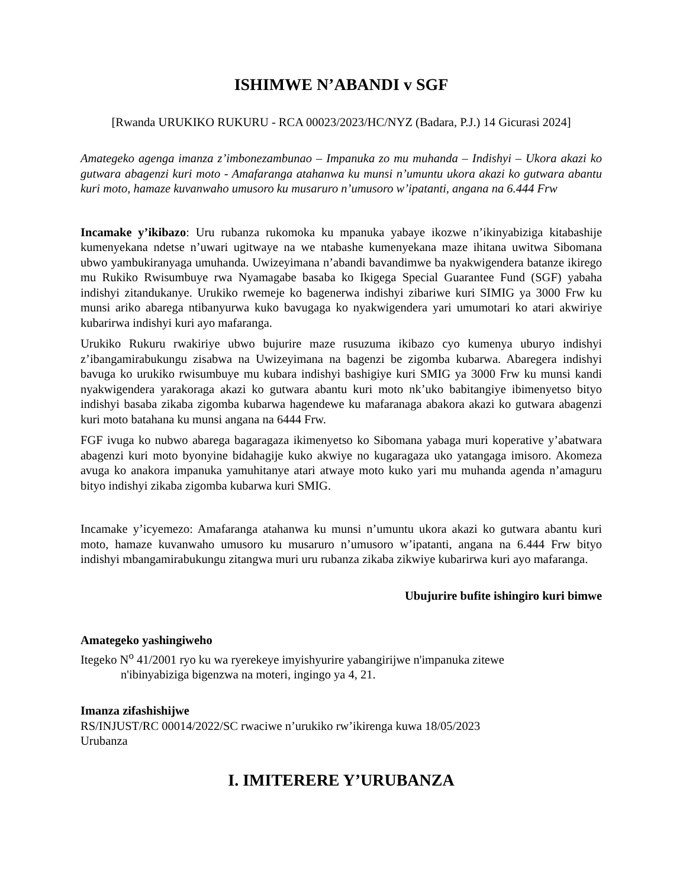ISHIMWE N’ABANDI v SGF
[Rwanda URUKIKO RUKURU - RCA 00023/2023/HC/NYZ (Badara, P.J.) 14 Gicurasi 2024]
Amategeko agenga imanza z’imbonezambunao – Impanuka zo mu muhanda – Indishyi – Ukora akazi ko gutwara abagenzi kuri moto - Amafaranga atahanwa ku munsi n’umuntu ukora akazi ko gutwara abantu kuri moto, hamaze kuvanwaho umusoro ku musaruro n’umusoro w’ipatanti, angana na 6.444 Frw
Incamake y’ikibazo: Uru rubanza rukomoka ku mpanuka yabaye ikozwe n’ikinyabiziga kitabashije kumenyekana ndetse n’uwari ugitwaye na we ntabashe kumenyekana maze ihitana uwitwa Sibomana ubwo yambukiranyaga umuhanda. Uwizeyimana n’abandi bavandimwe ba nyakwigendera batanze ikirego mu Rukiko Rwisumbuye rwa Nyamagabe basaba ko Ikigega Special Guarantee Fund (SGF) yabaha indishyi zitandukanye. Urukiko rwemeje ko bagenerwa indishyi zibariwe kuri SIMIG ya 3000 Frw ku munsi ariko abarega ntibanyurwa kuko bavugaga ko nyakwigendera yari umumotari ko atari akwiriye kubarirwa indishyi kuri ayo mafaranga.
Urukiko Rukuru rwakiriye ubwo bujurire maze rusuzuma ikibazo cyo kumenya uburyo indishyi z’ibangamirabukungu zisabwa na Uwizeyimana na bagenzi be zigomba kubarwa. Abaregera indishyi bavuga ko urukiko rwisumbuye mu kubara indishyi bashigiye kuri SMIG ya 3000 Frw ku munsi kandi nyakwigendera yarakoraga akazi ko gutwara abantu kuri moto nk’uko babitangiye ibimenyetso bityo indishyi basaba zikaba zigomba kubarwa hagendewe ku mafaranaga abakora akazi ko gutwara abagenzi kuri moto batahana ku munsi angana na 6444 Frw.
FGF ivuga ko nubwo abarega bagaragaza ikimenyetso ko Sibomana yabaga muri koperative y’abatwara abagenzi kuri moto byonyine bidahagije kuko akwiye no kugaragaza uko yatangaga imisoro. Akomeza avuga ko anakora impanuka yamuhitanye atari atwaye moto kuko yari mu muhanda agenda n’amaguru bityo indishyi zikaba zigomba kubarwa kuri SMIG.
Incamake y’icyemezo: Amafaranga atahanwa ku munsi n’umuntu ukora akazi ko gutwara abantu kuri moto, hamaze kuvanwaho umusoro ku musaruro n’umusoro w’ipatanti, angana na 6.444 Frw bityo indishyi mbangamirabukungu zitangwa muri uru rubanza zikaba zikwiye kubarirwa kuri ayo mafaranga.
Ubujurire bufite ishingiro kuri bimwe
Amategeko yashingiweho
Itegeko N<sup>o</sup> 41/2001 ryo ku wa ryerekeye imyishyurire yabangirijwe n'impanuka zitewe
n'ibinyabiziga bigenzwa na moteri, ingingo ya 4, 21.
Imanza zifashishijwe
RS/INJUST/RC 00014/2022/SC rwaciwe n’urukiko rw’ikirenga kuwa 18/05/2023
Urubanza
I. IMITERERE Y’URUBANZA